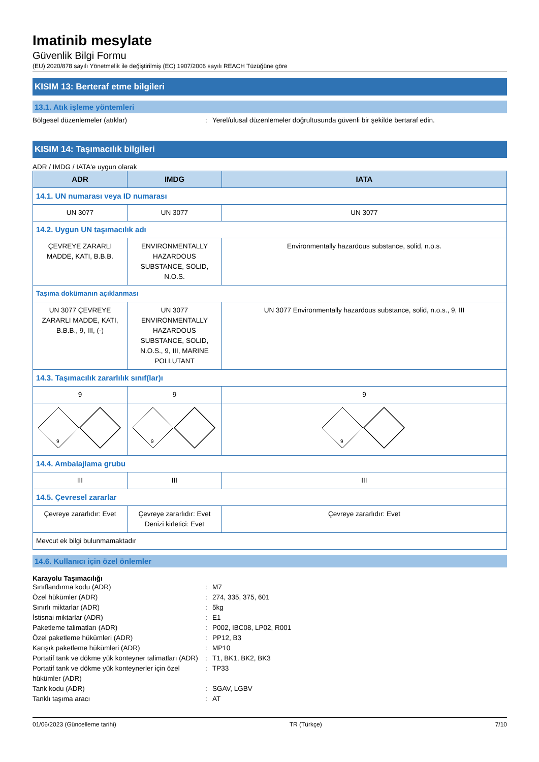Imatinib mesylate
Güvenlik Bilgi Formu
(EU) 2020/878 sayılı Yönetmelik ile değiştirilmiş (EC) 1907/2006 sayılı REACH Tüzüğüne göre
KISIM 13: Berteraf etme bilgileri
13.1. Atık işleme yöntemleri
Bölgesel düzenlemeler (atıklar): Yerel/ulusal düzenlemeler doğrultusunda güvenli bir şekilde bertaraf edin.
KISIM 14: Taşımacılık bilgileri
ADR / IMDG / IATA'e uygun olarak
| ADR | IMDG | IATA |
| --- | --- | --- |
| 14.1. UN numarası veya ID numarası | | |
| UN 3077 | UN 3077 | UN 3077 |
| 14.2. Uygun UN taşımacılık adı | | |
| ÇEVREYE ZARARLI MADDE, KATI, B.B.B. | ENVIRONMENTALLY HAZARDOUS SUBSTANCE, SOLID, N.O.S. | Environmentally hazardous substance, solid, n.o.s. |
| Taşıma dokümanın açıklanması | | |
| UN 3077 ÇEVREYE ZARARLI MADDE, KATI, B.B.B., 9, III, (-) | UN 3077 ENVIRONMENTALLY HAZARDOUS SUBSTANCE, SOLID, N.O.S., 9, III, MARINE POLLUTANT | UN 3077 Environmentally hazardous substance, solid, n.o.s., 9, III |
| 14.3. Taşımacılık zararlılık sınıf(lar)ı | | |
| 9 | 9 | 9 |
| 9 | 9 | 9 |
| 14.4. Ambalajlama grubu | | |
| III | III | III |
| 14.5. Çevresel zararlar | | |
| Çevreye zararlıdır: Evet | Çevreye zararlıdır: Evet Denizi kirletici: Evet | Çevreye zararlıdır: Evet |
| Mevcut ek bilgi bulunmamaktadır | | |
14.6. Kullanıcı için özel önlemler
Karayolu Taşımacılığı
Sınıflandırma kodu (ADR): M7
Özel hükümler (ADR): 274, 335, 375, 601
Sınırlı miktarlar (ADR): 5kg
İstisnai miktarlar (ADR): E1
Paketleme talimatları (ADR): P002, IBC08, LP02, R001
Özel paketleme hükümleri (ADR): PP12, B3
Karışık paketleme hükümleri (ADR): MP10
Portatif tank ve dökme yük konteyner talimatları (ADR): T1, BK1, BK2, BK3
Portatif tank ve dökme yük konteynerler için özel hükümler (ADR): TP33
Tank kodu (ADR): SGAV, LGBV
Tanklı taşıma aracı: AT
01/06/2023 (Güncelleme tarihi) TR (Türkçe) 7/10